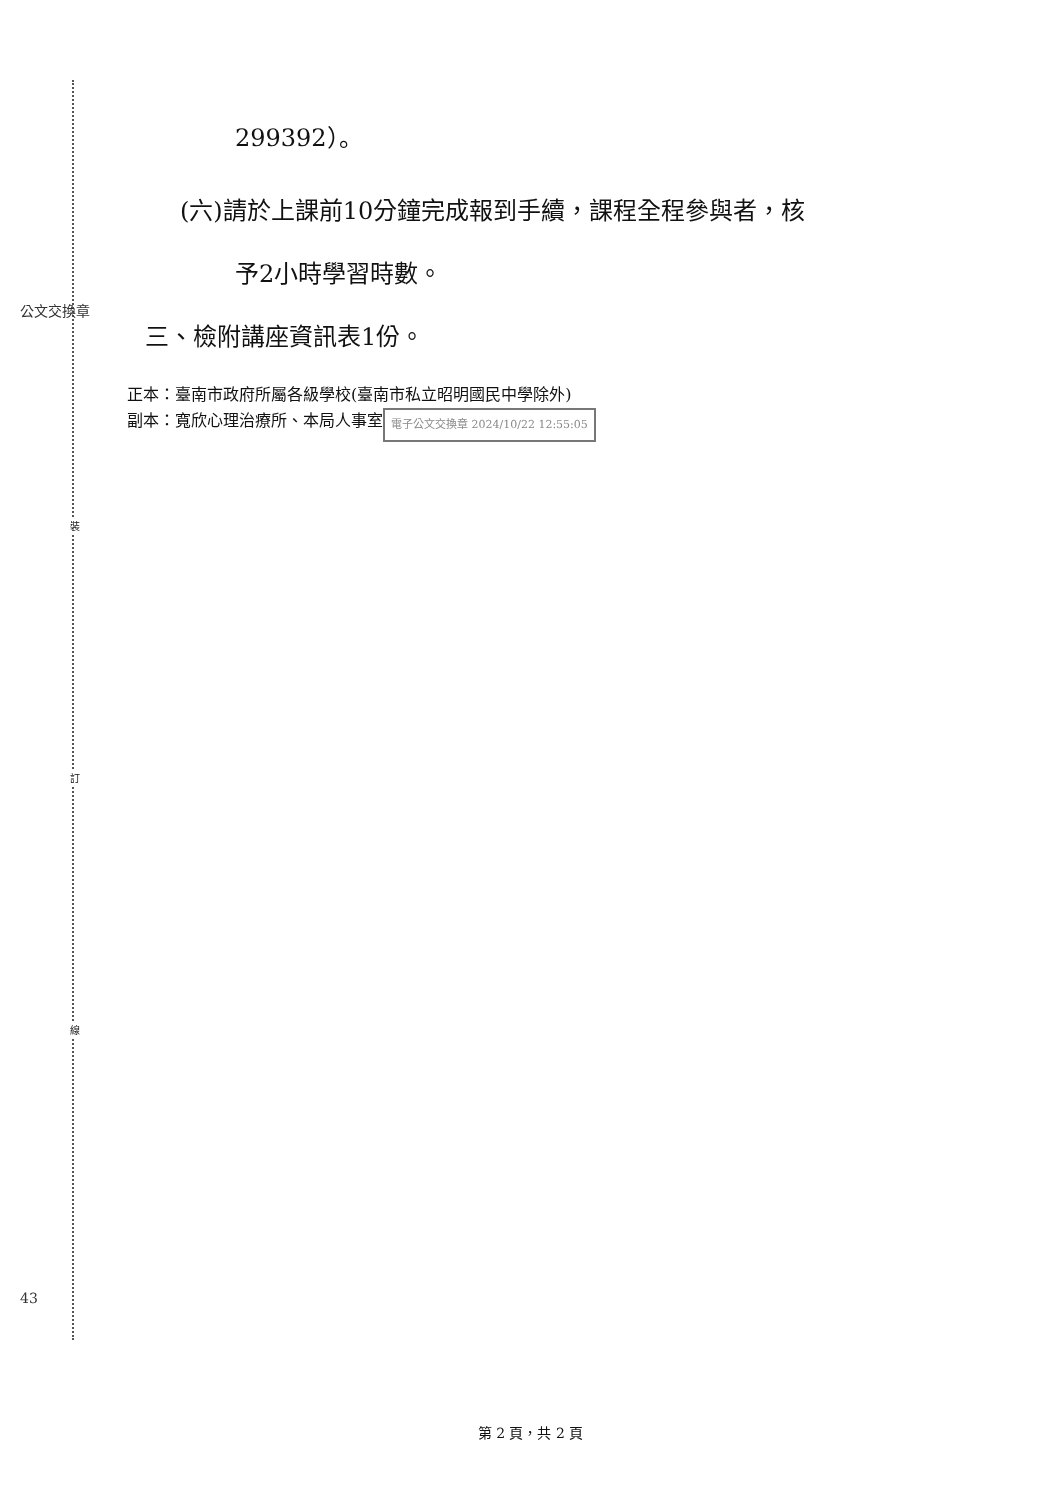裝
訂
線
公文交換章
43
299392）。
(六)請於上課前10分鐘完成報到手續，課程全程參與者，核
予2小時學習時數。
三、檢附講座資訊表1份。
正本：臺南市政府所屬各級學校(臺南市私立昭明國民中學除外)
副本：寬欣心理治療所、本局人事室 電子公文交換章 2024/10/22 12:55:05
第 2 頁，共 2 頁